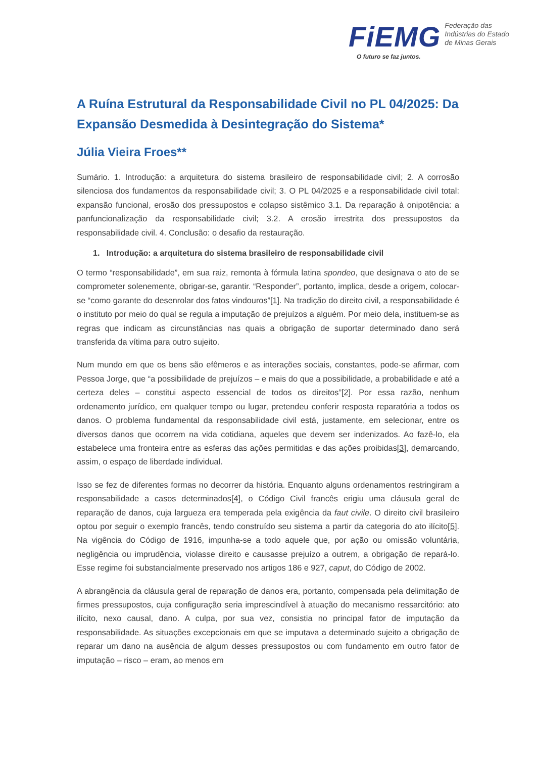FiEMG Federação das
Indústrias do Estado
de Minas Gerais
O futuro se faz juntos.
A Ruína Estrutural da Responsabilidade Civil no PL 04/2025: Da Expansão Desmedida à Desintegração do Sistema*
Júlia Vieira Froes**
Sumário. 1. Introdução: a arquitetura do sistema brasileiro de responsabilidade civil; 2. A corrosão silenciosa dos fundamentos da responsabilidade civil; 3. O PL 04/2025 e a responsabilidade civil total: expansão funcional, erosão dos pressupostos e colapso sistêmico 3.1. Da reparação à onipotência: a panfuncionalização da responsabilidade civil; 3.2. A erosão irrestrita dos pressupostos da responsabilidade civil. 4. Conclusão: o desafio da restauração.
1. Introdução: a arquitetura do sistema brasileiro de responsabilidade civil
O termo “responsabilidade”, em sua raiz, remonta à fórmula latina spondeo, que designava o ato de se comprometer solenemente, obrigar-se, garantir. “Responder”, portanto, implica, desde a origem, colocar-se “como garante do desenrolar dos fatos vindouros”[1]. Na tradição do direito civil, a responsabilidade é o instituto por meio do qual se regula a imputação de prejuízos a alguém. Por meio dela, instituem-se as regras que indicam as circunstâncias nas quais a obrigação de suportar determinado dano será transferida da vítima para outro sujeito.
Num mundo em que os bens são efêmeros e as interações sociais, constantes, pode-se afirmar, com Pessoa Jorge, que “a possibilidade de prejuízos – e mais do que a possibilidade, a probabilidade e até a certeza deles – constitui aspecto essencial de todos os direitos”[2]. Por essa razão, nenhum ordenamento jurídico, em qualquer tempo ou lugar, pretendeu conferir resposta reparatória a todos os danos. O problema fundamental da responsabilidade civil está, justamente, em selecionar, entre os diversos danos que ocorrem na vida cotidiana, aqueles que devem ser indenizados. Ao fazê-lo, ela estabelece uma fronteira entre as esferas das ações permitidas e das ações proibidas[3], demarcando, assim, o espaço de liberdade individual.
Isso se fez de diferentes formas no decorrer da história. Enquanto alguns ordenamentos restringiram a responsabilidade a casos determinados[4], o Código Civil francês erigiu uma cláusula geral de reparação de danos, cuja largueza era temperada pela exigência da faut civile. O direito civil brasileiro optou por seguir o exemplo francês, tendo construído seu sistema a partir da categoria do ato ilícito[5]. Na vigência do Código de 1916, impunha-se a todo aquele que, por ação ou omissão voluntária, negligência ou imprudência, violasse direito e causasse prejuízo a outrem, a obrigação de repará-lo. Esse regime foi substancialmente preservado nos artigos 186 e 927, caput, do Código de 2002.
A abrangência da cláusula geral de reparação de danos era, portanto, compensada pela delimitação de firmes pressupostos, cuja configuração seria imprescindível à atuação do mecanismo ressarcitório: ato ilícito, nexo causal, dano. A culpa, por sua vez, consistia no principal fator de imputação da responsabilidade. As situações excepcionais em que se imputava a determinado sujeito a obrigação de reparar um dano na ausência de algum desses pressupostos ou com fundamento em outro fator de imputação – risco – eram, ao menos em